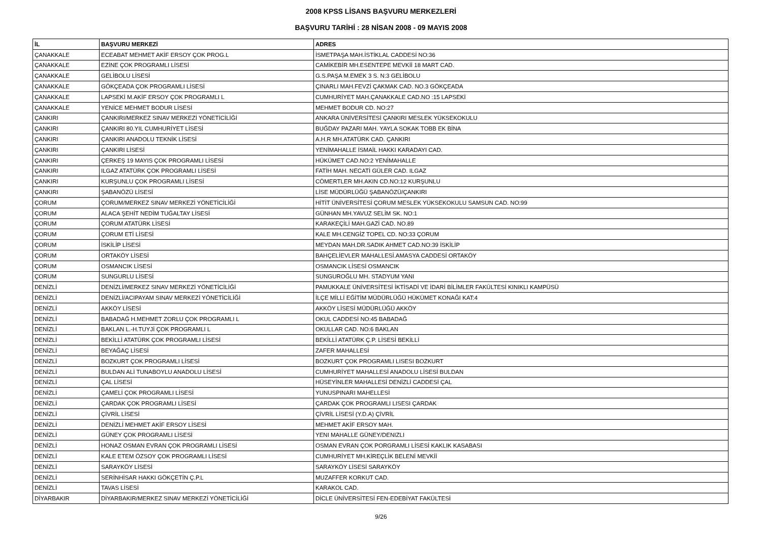2008 KPSS LİSANS BAŞVURU MERKEZLERİ
BAŞVURU TARİHİ : 28 NİSAN 2008 - 09 MAYIS 2008
| İL | BAŞVURU MERKEZİ | ADRES |
| --- | --- | --- |
| ÇANAKKALE | ECEABAT MEHMET AKİF ERSOY ÇOK PROG.L | İSMETPAŞA MAH.İSTİKLAL CADDESİ NO:36 |
| ÇANAKKALE | EZİNE ÇOK PROGRAMLI LİSESİ | CAMİKEBİR MH.ESENTEPE MEVKİİ 18 MART CAD. |
| ÇANAKKALE | GELİBOLU LİSESİ | G.S.PAŞA M.EMEK 3 S. N:3 GELİBOLU |
| ÇANAKKALE | GÖKÇEADA ÇOK PROGRAMLI LİSESİ | ÇINARLI MAH.FEVZİ ÇAKMAK CAD. NO.3 GÖKÇEADA |
| ÇANAKKALE | LAPSEKİ M.AKİF ERSOY ÇOK PROGRAMLI L | CUMHURİYET MAH.ÇANAKKALE CAD.NO :15 LAPSEKİ |
| ÇANAKKALE | YENİCE MEHMET BODUR LİSESİ | MEHMET BODUR CD. NO:27 |
| ÇANKIRI | ÇANKIRI/MERKEZ SINAV MERKEZİ YÖNETİCİLİĞİ | ANKARA ÜNİVERSİTESİ ÇANKIRI MESLEK YÜKSEKOKULU |
| ÇANKIRI | ÇANKIRI 80.YIL CUMHURİYET LİSESİ | BUĞDAY PAZARI MAH. YAYLA SOKAK TOBB EK BİNA |
| ÇANKIRI | ÇANKIRI ANADOLU TEKNİK LİSESİ | A.H.R MH.ATATÜRK CAD. ÇANKIRI |
| ÇANKIRI | ÇANKIRI LİSESİ | YENİMAHALLE İSMAİL HAKKI KARADAYI CAD. |
| ÇANKIRI | ÇERKEŞ 19 MAYIS ÇOK PROGRAMLI LİSESİ | HÜKÜMET CAD.NO:2 YENİMAHALLE |
| ÇANKIRI | ILGAZ ATATÜRK ÇOK PROGRAMLI LİSESİ | FATİH MAH. NECATİ GÜLER CAD. ILGAZ |
| ÇANKIRI | KURŞUNLU ÇOK PROGRAMLI LİSESİ | CÖMERTLER MH.AKIN CD.NO:12 KURŞUNLU |
| ÇANKIRI | ŞABANÖZÜ LİSESİ | LİSE MÜDÜRLÜĞÜ ŞABANÖZÜ/ÇANKIRI |
| ÇORUM | ÇORUM/MERKEZ SINAV MERKEZİ YÖNETİCİLİĞİ | HİTİT ÜNİVERSİTESİ ÇORUM MESLEK YÜKSEKOKULU SAMSUN CAD. NO:99 |
| ÇORUM | ALACA ŞEHİT NEDİM TUĞALTAY LİSESİ | GÜNHAN MH.YAVUZ SELİM SK. NO:1 |
| ÇORUM | ÇORUM ATATÜRK LİSESİ | KARAKEÇİLİ MAH.GAZİ CAD. NO.89 |
| ÇORUM | ÇORUM ETİ LİSESİ | KALE MH.CENGİZ TOPEL CD. NO:33 ÇORUM |
| ÇORUM | İSKİLİP LİSESİ | MEYDAN MAH.DR.SADIK AHMET CAD.NO:39 İSKİLİP |
| ÇORUM | ORTAKÖY LİSESİ | BAHÇELİEVLER MAHALLESİ.AMASYA CADDESİ ORTAKÖY |
| ÇORUM | OSMANCIK LİSESİ | OSMANCIK LİSESİ OSMANCIK |
| ÇORUM | SUNGURLU LİSESİ | SUNGUROĞLU MH. STADYUM YANI |
| DENİZLİ | DENİZLİ/MERKEZ SINAV MERKEZİ YÖNETİCİLİĞİ | PAMUKKALE ÜNİVERSİTESİ İKTİSADİ VE İDARİ BİLİMLER FAKÜLTESİ KINIKLI KAMPÜSÜ |
| DENİZLİ | DENİZLİ/ACIPAYAM SINAV MERKEZİ YÖNETİCİLİĞİ | İLÇE MİLLİ EĞİTİM MÜDÜRLÜĞÜ HÜKÜMET KONAĞI KAT:4 |
| DENİZLİ | AKKÖY LİSESİ | AKKÖY LİSESİ MÜDÜRLÜĞÜ AKKÖY |
| DENİZLİ | BABADAĞ H.MEHMET ZORLU ÇOK PROGRAMLI L | OKUL CADDESİ NO:45 BABADAĞ |
| DENİZLİ | BAKLAN L.-H.TUYJİ ÇOK PROGRAMLI L | OKULLAR CAD. NO:6 BAKLAN |
| DENİZLİ | BEKİLLİ ATATÜRK ÇOK PROGRAMLI LİSESİ | BEKİLLİ ATATÜRK Ç.P. LİSESİ BEKİLLİ |
| DENİZLİ | BEYAĞAÇ LİSESİ | ZAFER MAHALLESİ |
| DENİZLİ | BOZKURT ÇOK PROGRAMLI LİSESİ | BOZKURT ÇOK PROGRAMLI LISESI BOZKURT |
| DENİZLİ | BULDAN ALİ TUNABOYLU ANADOLU LİSESİ | CUMHURİYET MAHALLESİ ANADOLU LİSESİ BULDAN |
| DENİZLİ | ÇAL LİSESİ | HÜSEYİNLER MAHALLESİ DENİZLİ CADDESİ ÇAL |
| DENİZLİ | ÇAMELİ ÇOK PROGRAMLI LİSESİ | YUNUSPINARI MAHELLESİ |
| DENİZLİ | ÇARDAK ÇOK PROGRAMLI LİSESİ | ÇARDAK ÇOK PROGRAMLI LISESI ÇARDAK |
| DENİZLİ | ÇİVRİL LİSESİ | ÇİVRİL LİSESİ (Y.D.A) ÇİVRİL |
| DENİZLİ | DENİZLİ MEHMET AKİF ERSOY LİSESİ | MEHMET AKİF ERSOY MAH. |
| DENİZLİ | GÜNEY ÇOK PROGRAMLI LİSESİ | YENI MAHALLE GÜNEY/DENIZLI |
| DENİZLİ | HONAZ OSMAN EVRAN ÇOK PROGRAMLI LİSESİ | OSMAN EVRAN ÇOK PORGRAMLI LİSESİ KAKLIK KASABASI |
| DENİZLİ | KALE ETEM ÖZSOY ÇOK PROGRAMLI LİSESİ | CUMHURİYET MH.KİREÇLİK BELENİ MEVKİİ |
| DENİZLİ | SARAYKÖY LİSESİ | SARAYKÖY LİSESİ SARAYKÖY |
| DENİZLİ | SERİNHİSAR HAKKI GÖKÇETİN Ç.P.L | MUZAFFER KORKUT CAD. |
| DENİZLİ | TAVAS LİSESİ | KARAKOL CAD. |
| DİYARBAKIR | DİYARBAKIR/MERKEZ SINAV MERKEZİ YÖNETİCİLİĞİ | DİCLE ÜNİVERSİTESİ FEN-EDEBİYAT FAKÜLTESİ |
9/26